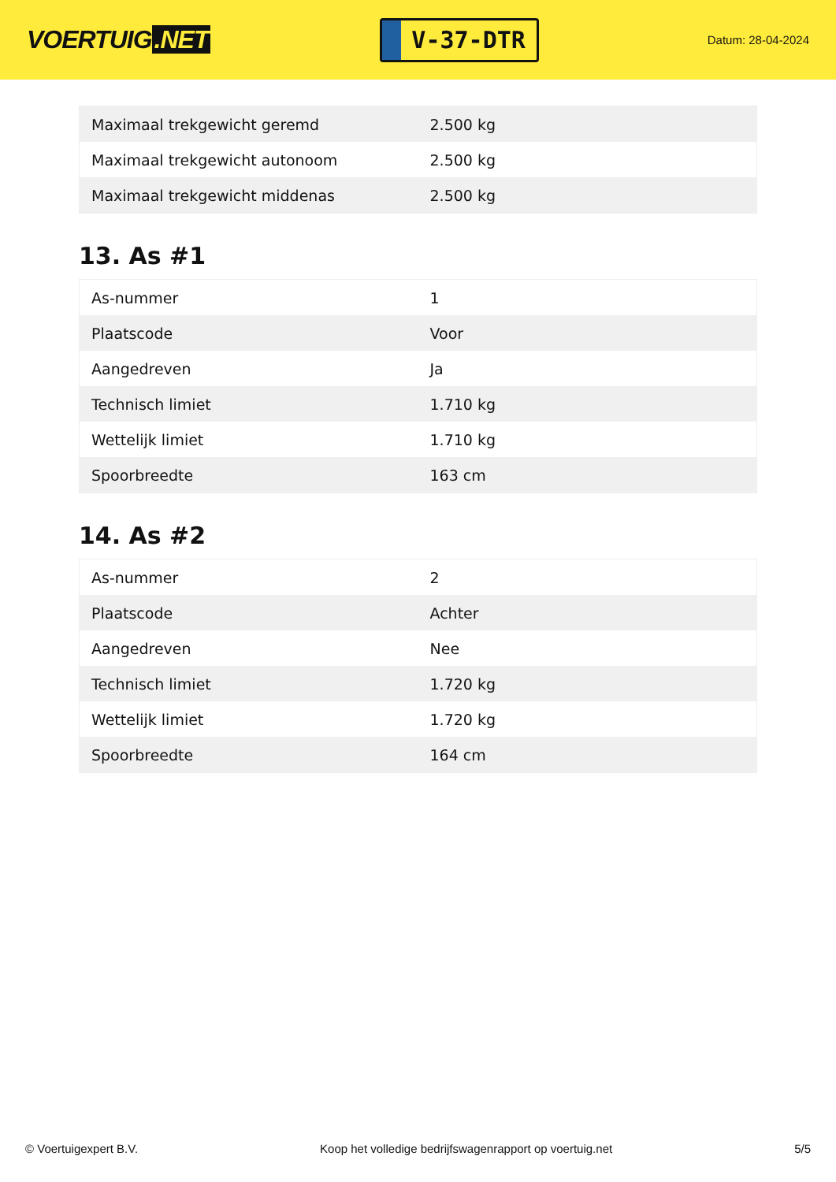VOERTUIG.NET
V-37-DTR
Datum: 28-04-2024
| Maximaal trekgewicht geremd | 2.500 kg |
| Maximaal trekgewicht autonoom | 2.500 kg |
| Maximaal trekgewicht middenas | 2.500 kg |
13. As #1
| As-nummer | 1 |
| Plaatscode | Voor |
| Aangedreven | Ja |
| Technisch limiet | 1.710 kg |
| Wettelijk limiet | 1.710 kg |
| Spoorbreedte | 163 cm |
14. As #2
| As-nummer | 2 |
| Plaatscode | Achter |
| Aangedreven | Nee |
| Technisch limiet | 1.720 kg |
| Wettelijk limiet | 1.720 kg |
| Spoorbreedte | 164 cm |
© Voertuigexpert B.V. Koop het volledige bedrijfswagenrapport op voertuig.net 5/5